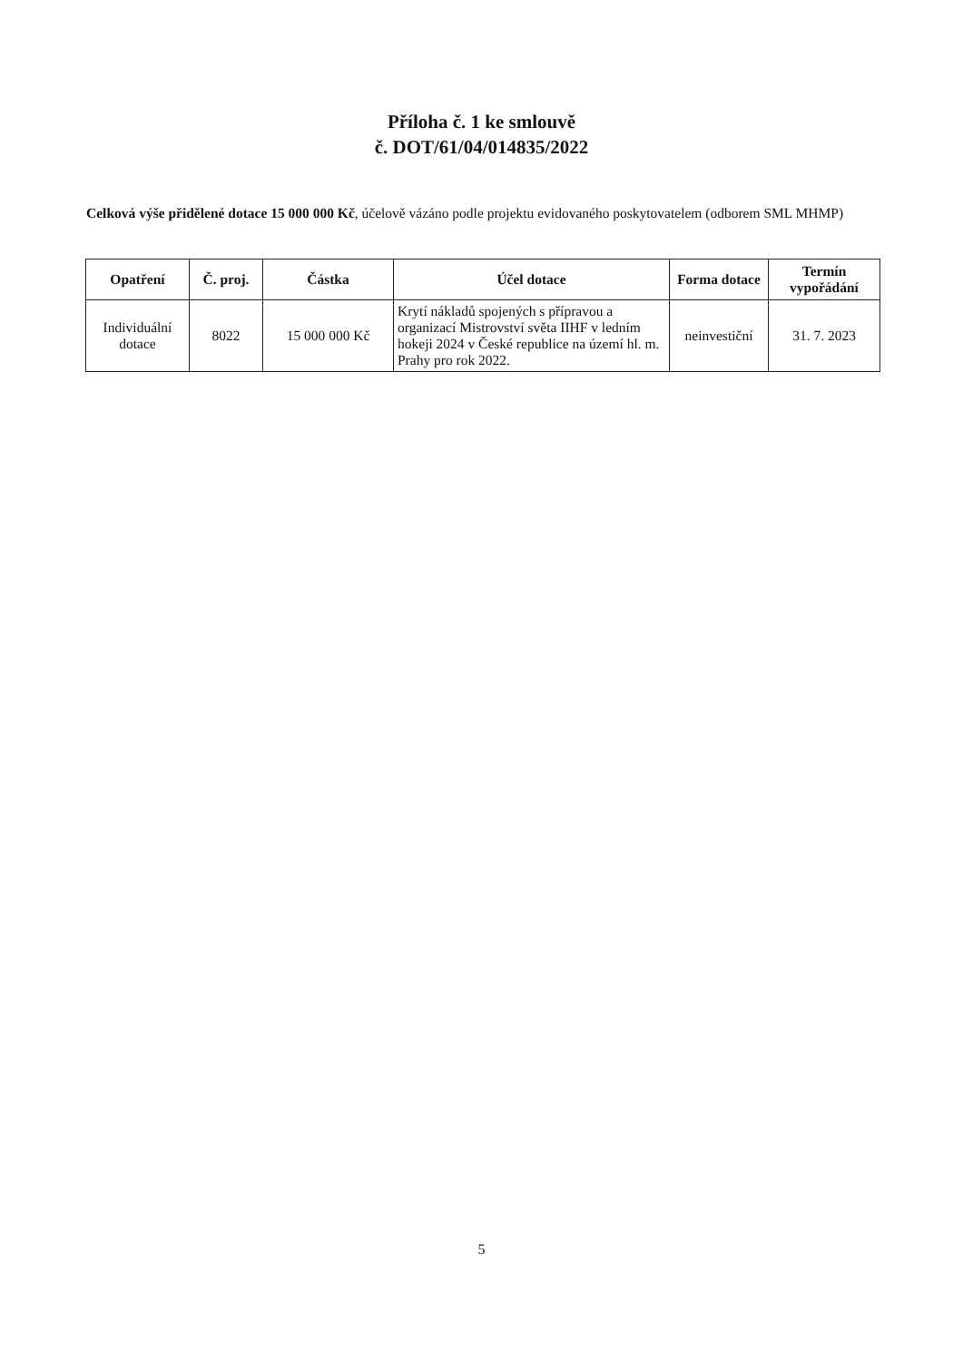Příloha č. 1 ke smlouvě
č. DOT/61/04/014835/2022
Celková výše přidělené dotace 15 000 000 Kč, účelově vázáno podle projektu evidovaného poskytovatelem (odborem SML MHMP)
| Opatření | Č. proj. | Částka | Účel dotace | Forma dotace | Termín vypořádání |
| --- | --- | --- | --- | --- | --- |
| Individuální dotace | 8022 | 15 000 000 Kč | Krytí nákladů spojených s přípravou a organizací Mistrovství světa IIHF v ledním hokeji 2024 v České republice na území hl. m. Prahy pro rok 2022. | neinvestiční | 31. 7. 2023 |
5